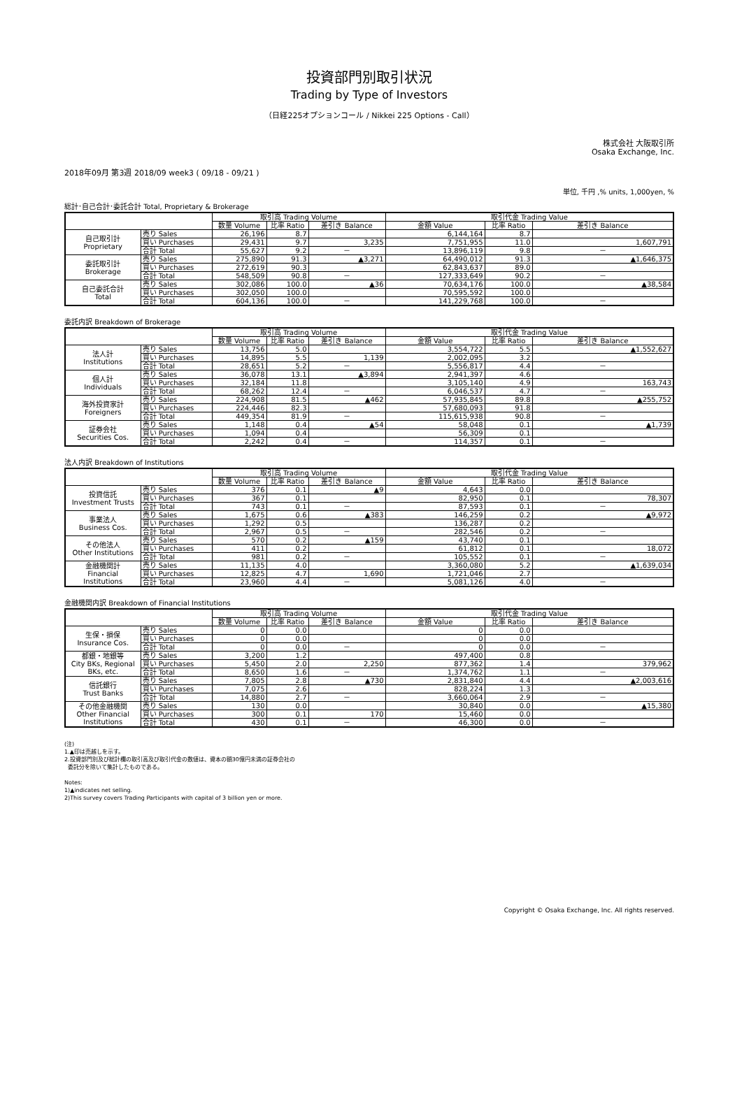投資部門別取引状況
Trading by Type of Investors
（日経225オプションコール / Nikkei 225 Options - Call）
株式会社 大阪取引所
Osaka Exchange, Inc.
2018年09月 第3週 2018/09 week3 ( 09/18 - 09/21 )
単位, 千円 ,% units, 1,000yen, %
総計･自己合計･委託合計 Total, Proprietary & Brokerage
| | | 取引高 Trading Volume | | | 取引代金 Trading Value | | |
| --- | --- | --- | --- | --- | --- | --- | --- |
| | | 数量 Volume | 比率 Ratio | 差引き Balance | 金額 Value | 比率 Ratio | 差引き Balance |
| 自己取引計 Proprietary | 売り Sales | 26,196 | 8.7 | | 6,144,164 | 8.7 | |
| | 買い Purchases | 29,431 | 9.7 | 3,235 | 7,751,955 | 11.0 | 1,607,791 |
| | 合計 Total | 55,627 | 9.2 | － | 13,896,119 | 9.8 | － |
| 委託取引計 Brokerage | 売り Sales | 275,890 | 91.3 | ▲3,271 | 64,490,012 | 91.3 | ▲1,646,375 |
| | 買い Purchases | 272,619 | 90.3 | | 62,843,637 | 89.0 | |
| | 合計 Total | 548,509 | 90.8 | － | 127,333,649 | 90.2 | － |
| 自己委託合計 Total | 売り Sales | 302,086 | 100.0 | ▲36 | 70,634,176 | 100.0 | ▲38,584 |
| | 買い Purchases | 302,050 | 100.0 | | 70,595,592 | 100.0 | |
| | 合計 Total | 604,136 | 100.0 | － | 141,229,768 | 100.0 | － |
委託内訳 Breakdown of Brokerage
| | | 取引高 Trading Volume | | | 取引代金 Trading Value | | |
| --- | --- | --- | --- | --- | --- | --- | --- |
| | | 数量 Volume | 比率 Ratio | 差引き Balance | 金額 Value | 比率 Ratio | 差引き Balance |
| 法人計 Institutions | 売り Sales | 13,756 | 5.0 | | 3,554,722 | 5.5 | ▲1,552,627 |
| | 買い Purchases | 14,895 | 5.5 | 1,139 | 2,002,095 | 3.2 | |
| | 合計 Total | 28,651 | 5.2 | － | 5,556,817 | 4.4 | － |
| 個人計 Individuals | 売り Sales | 36,078 | 13.1 | ▲3,894 | 2,941,397 | 4.6 | |
| | 買い Purchases | 32,184 | 11.8 | | 3,105,140 | 4.9 | 163,743 |
| | 合計 Total | 68,262 | 12.4 | － | 6,046,537 | 4.7 | － |
| 海外投資家計 Foreigners | 売り Sales | 224,908 | 81.5 | ▲462 | 57,935,845 | 89.8 | ▲255,752 |
| | 買い Purchases | 224,446 | 82.3 | | 57,680,093 | 91.8 | |
| | 合計 Total | 449,354 | 81.9 | － | 115,615,938 | 90.8 | － |
| 証券会社 Securities Cos. | 売り Sales | 1,148 | 0.4 | ▲54 | 58,048 | 0.1 | ▲1,739 |
| | 買い Purchases | 1,094 | 0.4 | | 56,309 | 0.1 | |
| | 合計 Total | 2,242 | 0.4 | － | 114,357 | 0.1 | － |
法人内訳 Breakdown of Institutions
| | | 取引高 Trading Volume | | | 取引代金 Trading Value | | |
| --- | --- | --- | --- | --- | --- | --- | --- |
| | | 数量 Volume | 比率 Ratio | 差引き Balance | 金額 Value | 比率 Ratio | 差引き Balance |
| 投資信託 Investment Trusts | 売り Sales | 376 | 0.1 | ▲9 | 4,643 | 0.0 | |
| | 買い Purchases | 367 | 0.1 | | 82,950 | 0.1 | 78,307 |
| | 合計 Total | 743 | 0.1 | － | 87,593 | 0.1 | － |
| 事業法人 Business Cos. | 売り Sales | 1,675 | 0.6 | ▲383 | 146,259 | 0.2 | ▲9,972 |
| | 買い Purchases | 1,292 | 0.5 | | 136,287 | 0.2 | |
| | 合計 Total | 2,967 | 0.5 | － | 282,546 | 0.2 | － |
| その他法人 Other Institutions | 売り Sales | 570 | 0.2 | ▲159 | 43,740 | 0.1 | |
| | 買い Purchases | 411 | 0.2 | | 61,812 | 0.1 | 18,072 |
| | 合計 Total | 981 | 0.2 | － | 105,552 | 0.1 | － |
| 金融機関計 Financial Institutions | 売り Sales | 11,135 | 4.0 | | 3,360,080 | 5.2 | ▲1,639,034 |
| | 買い Purchases | 12,825 | 4.7 | 1,690 | 1,721,046 | 2.7 | |
| | 合計 Total | 23,960 | 4.4 | － | 5,081,126 | 4.0 | － |
金融機関内訳 Breakdown of Financial Institutions
| | | 取引高 Trading Volume | | | 取引代金 Trading Value | | |
| --- | --- | --- | --- | --- | --- | --- | --- |
| | | 数量 Volume | 比率 Ratio | 差引き Balance | 金額 Value | 比率 Ratio | 差引き Balance |
| 生保・損保 Insurance Cos. | 売り Sales | 0 | 0.0 | | 0 | 0.0 | |
| | 買い Purchases | 0 | 0.0 | | 0 | 0.0 | |
| | 合計 Total | 0 | 0.0 | － | 0 | 0.0 | － |
| 都銀・地銀等 City BKs, Regional BKs, etc. | 売り Sales | 3,200 | 1.2 | | 497,400 | 0.8 | |
| | 買い Purchases | 5,450 | 2.0 | 2,250 | 877,362 | 1.4 | 379,962 |
| | 合計 Total | 8,650 | 1.6 | － | 1,374,762 | 1.1 | － |
| 信託銀行 Trust Banks | 売り Sales | 7,805 | 2.8 | ▲730 | 2,831,840 | 4.4 | ▲2,003,616 |
| | 買い Purchases | 7,075 | 2.6 | | 828,224 | 1.3 | |
| | 合計 Total | 14,880 | 2.7 | － | 3,660,064 | 2.9 | － |
| その他金融機関 Other Financial Institutions | 売り Sales | 130 | 0.0 | | 30,840 | 0.0 | ▲15,380 |
| | 買い Purchases | 300 | 0.1 | 170 | 15,460 | 0.0 | |
| | 合計 Total | 430 | 0.1 | － | 46,300 | 0.0 | － |
(注)
1.▲印は売越しを示す。
2.投資部門別及び総計欄の取引高及び取引代金の数値は、資本の額30億円未満の証券会社の
委託分を除いて集計したものである。
Notes:
1)▲indicates net selling.
2)This survey covers Trading Participants with capital of 3 billion yen or more.
Copyright © Osaka Exchange, Inc. All rights reserved.